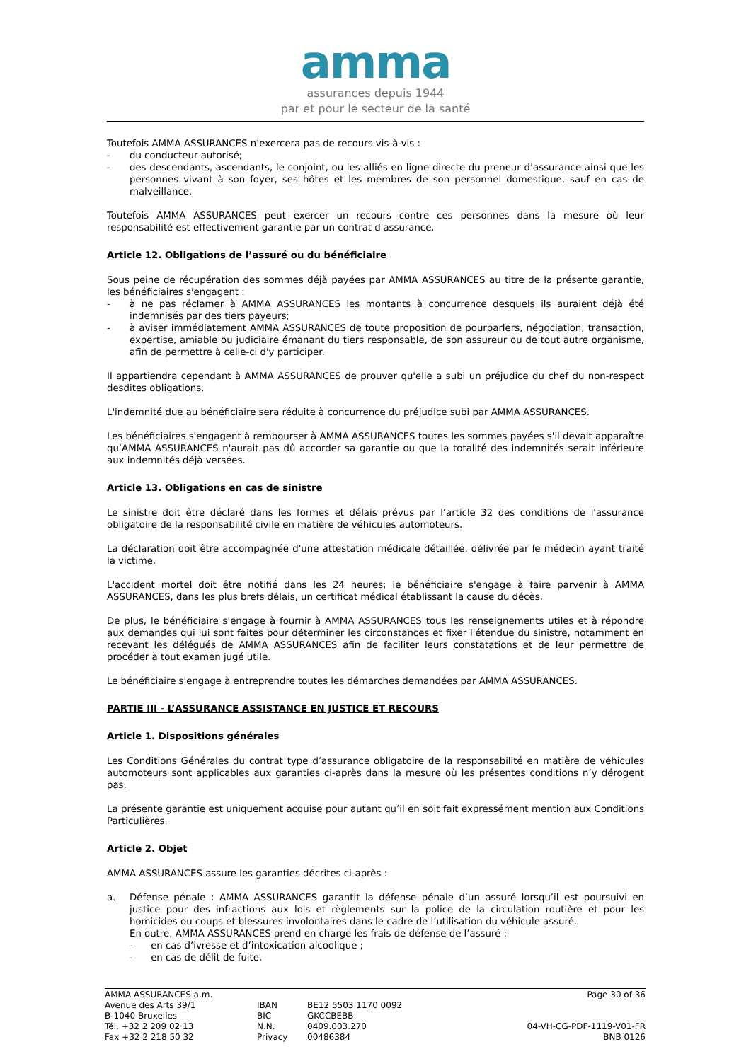amma
assurances depuis 1944
par et pour le secteur de la santé
Toutefois AMMA ASSURANCES n’exercera pas de recours vis-à-vis :
- du conducteur autorisé;
- des descendants, ascendants, le conjoint, ou les alliés en ligne directe du preneur d’assurance ainsi que les personnes vivant à son foyer, ses hôtes et les membres de son personnel domestique, sauf en cas de malveillance.
Toutefois AMMA ASSURANCES peut exercer un recours contre ces personnes dans la mesure où leur responsabilité est effectivement garantie par un contrat d'assurance.
Article 12. Obligations de l’assuré ou du bénéficiaire
Sous peine de récupération des sommes déjà payées par AMMA ASSURANCES au titre de la présente garantie, les bénéficiaires s'engagent :
- à ne pas réclamer à AMMA ASSURANCES les montants à concurrence desquels ils auraient déjà été indemnisés par des tiers payeurs;
- à aviser immédiatement AMMA ASSURANCES de toute proposition de pourparlers, négociation, transaction, expertise, amiable ou judiciaire émanant du tiers responsable, de son assureur ou de tout autre organisme, afin de permettre à celle-ci d'y participer.
Il appartiendra cependant à AMMA ASSURANCES de prouver qu'elle a subi un préjudice du chef du non-respect desdites obligations.
L'indemnité due au bénéficiaire sera réduite à concurrence du préjudice subi par AMMA ASSURANCES.
Les bénéficiaires s'engagent à rembourser à AMMA ASSURANCES toutes les sommes payées s'il devait apparaître qu’AMMA ASSURANCES n'aurait pas dû accorder sa garantie ou que la totalité des indemnités serait inférieure aux indemnités déjà versées.
Article 13. Obligations en cas de sinistre
Le sinistre doit être déclaré dans les formes et délais prévus par l’article 32 des conditions de l'assurance obligatoire de la responsabilité civile en matière de véhicules automoteurs.
La déclaration doit être accompagnée d'une attestation médicale détaillée, délivrée par le médecin ayant traité la victime.
L'accident mortel doit être notifié dans les 24 heures; le bénéficiaire s'engage à faire parvenir à AMMA ASSURANCES, dans les plus brefs délais, un certificat médical établissant la cause du décès.
De plus, le bénéficiaire s'engage à fournir à AMMA ASSURANCES tous les renseignements utiles et à répondre aux demandes qui lui sont faites pour déterminer les circonstances et fixer l'étendue du sinistre, notamment en recevant les délégués de AMMA ASSURANCES afin de faciliter leurs constatations et de leur permettre de procéder à tout examen jugé utile.
Le bénéficiaire s'engage à entreprendre toutes les démarches demandées par AMMA ASSURANCES.
PARTIE III - L’ASSURANCE ASSISTANCE EN JUSTICE ET RECOURS
Article 1. Dispositions générales
Les Conditions Générales du contrat type d’assurance obligatoire de la responsabilité en matière de véhicules automoteurs sont applicables aux garanties ci-après dans la mesure où les présentes conditions n’y dérogent pas.
La présente garantie est uniquement acquise pour autant qu’il en soit fait expressément mention aux Conditions Particulières.
Article 2. Objet
AMMA ASSURANCES assure les garanties décrites ci-après :
a. Défense pénale : AMMA ASSURANCES garantit la défense pénale d’un assuré lorsqu’il est poursuivi en justice pour des infractions aux lois et règlements sur la police de la circulation routière et pour les homicides ou coups et blessures involontaires dans le cadre de l’utilisation du véhicule assuré.
En outre, AMMA ASSURANCES prend en charge les frais de défense de l’assuré :
- en cas d’ivresse et d’intoxication alcoolique ;
- en cas de délit de fuite.
AMMA ASSURANCES a.m.
Avenue des Arts 39/1
B-1040 Bruxelles
Tél. +32 2 209 02 13
Fax +32 2 218 50 32
IBAN
BIC
N.N.
Privacy
BE12 5503 1170 0092
GKCCBEBB
0409.003.270
00486384
Page 30 of 36
04-VH-CG-PDF-1119-V01-FR
BNB 0126